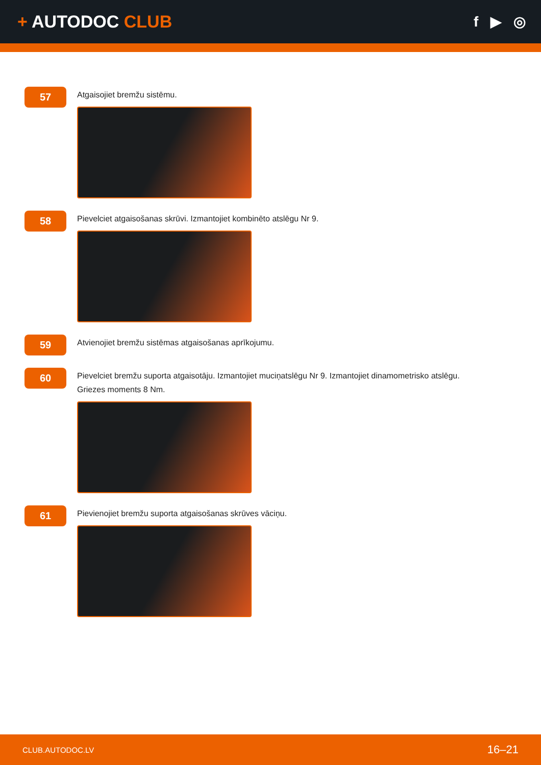+ AUTODOC CLUB
f ▶ ◎
57
Atgaisojiet bremžu sistēmu.
58
Pievelciet atgaisošanas skrūvi. Izmantojiet kombinēto atslēgu Nr 9.
59
Atvienojiet bremžu sistēmas atgaisošanas aprīkojumu.
60
Pievelciet bremžu suporta atgaisotāju. Izmantojiet muciņatslēgu Nr 9. Izmantojiet dinamometrisko atslēgu.
Griezes moments 8 Nm.
61
Pievienojiet bremžu suporta atgaisošanas skrūves vāciņu.
CLUB.AUTODOC.LV 16–21